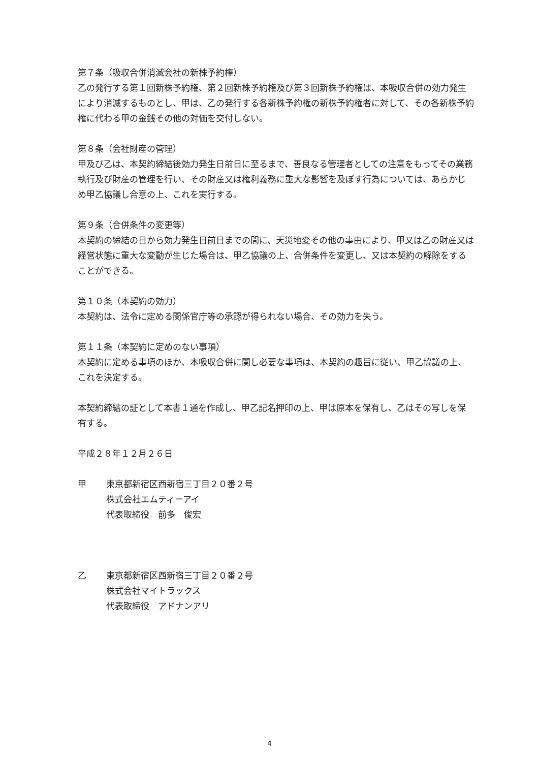第７条（吸収合併消滅会社の新株予約権）
乙の発行する第１回新株予約権、第２回新株予約権及び第３回新株予約権は、本吸収合併の効力発生により消滅するものとし、甲は、乙の発行する各新株予約権の新株予約権者に対して、その各新株予約権に代わる甲の金銭その他の対価を交付しない。
第８条（会社財産の管理）
甲及び乙は、本契約締結後効力発生日前日に至るまで、善良なる管理者としての注意をもってその業務執行及び財産の管理を行い、その財産又は権利義務に重大な影響を及ぼす行為については、あらかじめ甲乙協議し合意の上、これを実行する。
第９条（合併条件の変更等）
本契約の締結の日から効力発生日前日までの間に、天災地変その他の事由により、甲又は乙の財産又は経営状態に重大な変動が生じた場合は、甲乙協議の上、合併条件を変更し、又は本契約の解除をすることができる。
第１０条（本契約の効力）
本契約は、法令に定める関係官庁等の承認が得られない場合、その効力を失う。
第１１条（本契約に定めのない事項）
本契約に定める事項のほか、本吸収合併に関し必要な事項は、本契約の趣旨に従い、甲乙協議の上、これを決定する。
本契約締結の証として本書１通を作成し、甲乙記名押印の上、甲は原本を保有し、乙はその写しを保有する。
平成２８年１２月２６日
甲 東京都新宿区西新宿三丁目２０番２号
株式会社エムティーアイ
代表取締役　前多　俊宏
乙 東京都新宿区西新宿三丁目２０番２号
株式会社マイトラックス
代表取締役　アドナンアリ
4